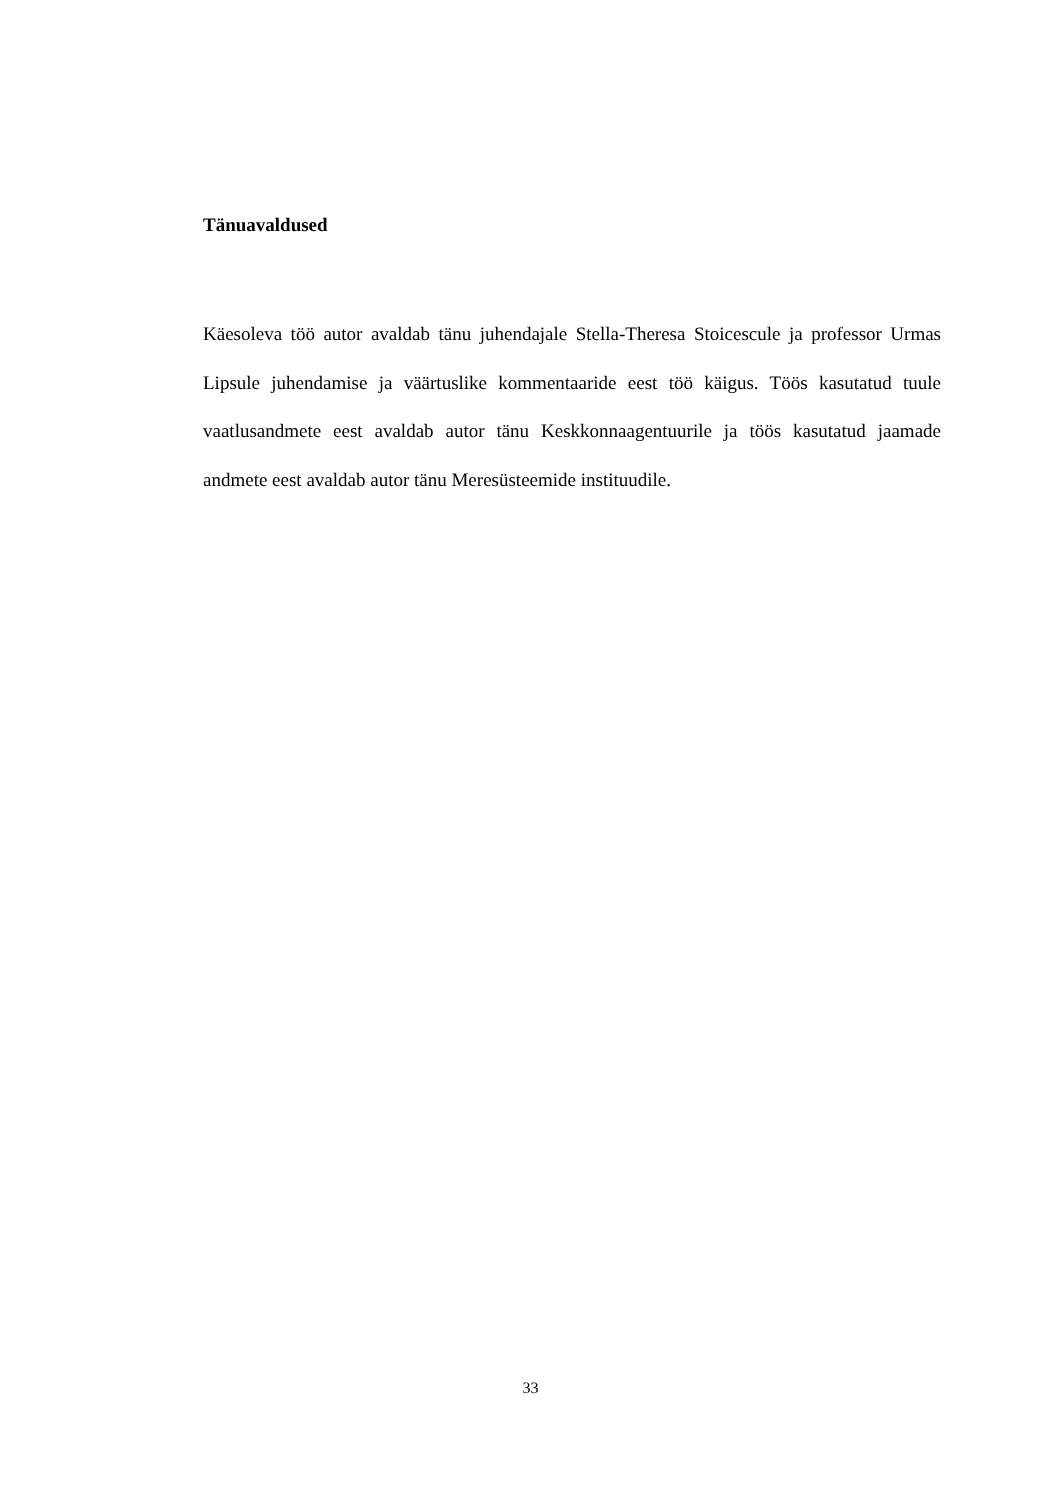Tänuavaldused
Käesoleva töö autor avaldab tänu juhendajale Stella-Theresa Stoicescule ja professor Urmas Lipsule juhendamise ja väärtuslike kommentaaride eest töö käigus. Töös kasutatud tuule vaatlusandmete eest avaldab autor tänu Keskkonnaagentuurile ja töös kasutatud jaamade andmete eest avaldab autor tänu Meresüsteemide instituudile.
33